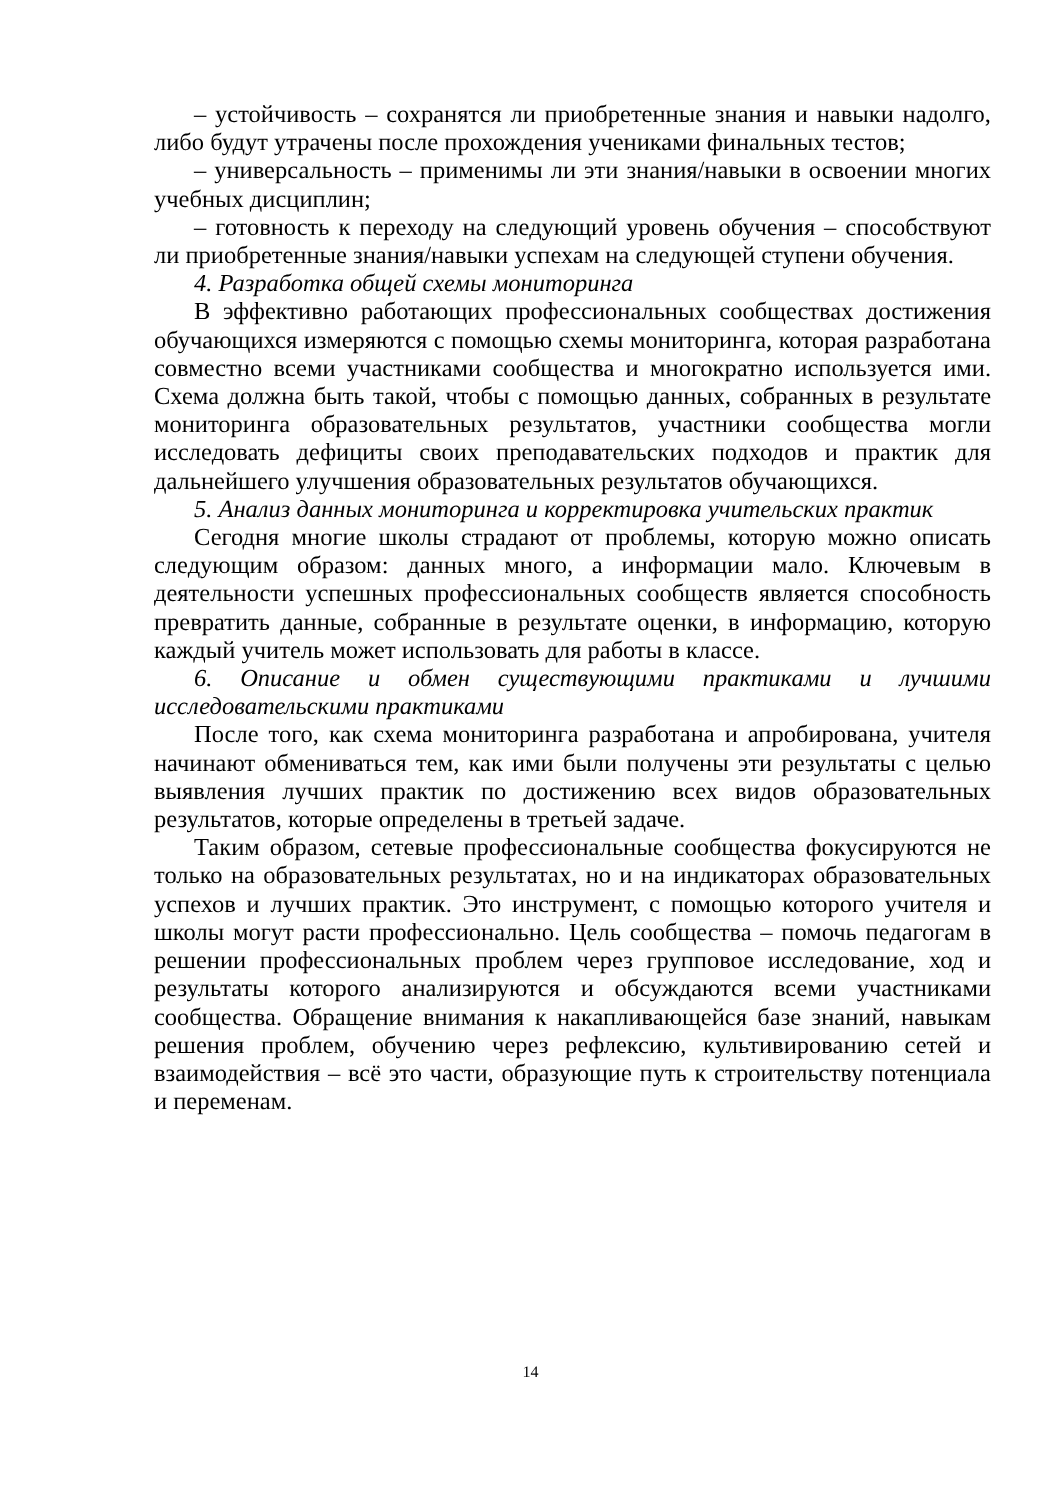– устойчивость – сохранятся ли приобретенные знания и навыки надолго, либо будут утрачены после прохождения учениками финальных тестов;
– универсальность – применимы ли эти знания/навыки в освоении многих учебных дисциплин;
– готовность к переходу на следующий уровень обучения – способствуют ли приобретенные знания/навыки успехам на следующей ступени обучения.
4. Разработка общей схемы мониторинга
В эффективно работающих профессиональных сообществах достижения обучающихся измеряются с помощью схемы мониторинга, которая разработана совместно всеми участниками сообщества и многократно используется ими. Схема должна быть такой, чтобы с помощью данных, собранных в результате мониторинга образовательных результатов, участники сообщества могли исследовать дефициты своих преподавательских подходов и практик для дальнейшего улучшения образовательных результатов обучающихся.
5. Анализ данных мониторинга и корректировка учительских практик
Сегодня многие школы страдают от проблемы, которую можно описать следующим образом: данных много, а информации мало. Ключевым в деятельности успешных профессиональных сообществ является способность превратить данные, собранные в результате оценки, в информацию, которую каждый учитель может использовать для работы в классе.
6. Описание и обмен существующими практиками и лучшими исследовательскими практиками
После того, как схема мониторинга разработана и апробирована, учителя начинают обмениваться тем, как ими были получены эти результаты с целью выявления лучших практик по достижению всех видов образовательных результатов, которые определены в третьей задаче.
Таким образом, сетевые профессиональные сообщества фокусируются не только на образовательных результатах, но и на индикаторах образовательных успехов и лучших практик. Это инструмент, с помощью которого учителя и школы могут расти профессионально. Цель сообщества – помочь педагогам в решении профессиональных проблем через групповое исследование, ход и результаты которого анализируются и обсуждаются всеми участниками сообщества. Обращение внимания к накапливающейся базе знаний, навыкам решения проблем, обучению через рефлексию, культивированию сетей и взаимодействия – всё это части, образующие путь к строительству потенциала и переменам.
14